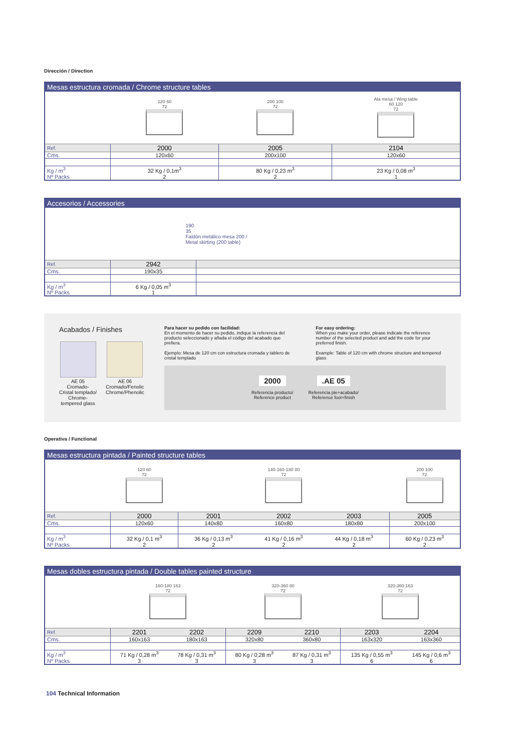Dirección / Direction
Mesas estructura cromada / Chrome structure tables
| | 120 60 72 | 200 100 72 | Ala mesa / Wing table 60 120 72 |
| Ref. | 2000 | 2005 | 2104 |
| Cms. | 120x60 | 200x100 | 120x60 |
| Kg / m<sup>3</sup> | 32 Kg / 0,1m<sup>3</sup> | 80 Kg / 0,23 m<sup>3</sup> | 23 Kg / 0,08 m<sup>3</sup> |
| Nº Packs | 2 | 2 | 1 |
Accesorios / Accessories
| | 190 35 Faldón metálico mesa 200 / Metal skirting (200 table) | |
| Ref. | 2942 | |
| Cms. | 190x35 | |
| Kg / m<sup>3</sup> | 6 Kg / 0,05 m<sup>3</sup> | |
| Nº Packs | 1 | |
Acabados / Finishes
AE 05
Cromado-
Cristal templado/
Chrome-
tempered glass
AE 06
Cromado/Fenolic
Chrome/Phenolic
Para hacer su pedido con facilidad:
En el momento de hacer su pedido, indique la referencia del producto seleccionado y añada el código del acabado que prefiera.
Ejemplo: Mesa de 120 cm con estructura cromada y tablero de cristal templado
For easy ordering:
When you make your order, please indicate the reference number of the selected product and add the code for your preferred finish.
Example: Table of 120 cm with chrome structure and tempered glass
2000
Referencia producto/
Reference product
.AE 05
Referencia pie+acabado/
Reference foot+finish
Operativa / Functional
Mesas estructura pintada / Painted structure tables
| | 120 60 72 | 140-160-180 80 72 | | | 200 100 72 |
| Ref. | 2000 | 2001 | 2002 | 2003 | 2005 |
| Cms. | 120x60 | 140x80 | 160x80 | 180x80 | 200x100 |
| Kg / m<sup>3</sup> | 32 Kg / 0,1 m<sup>3</sup> | 36 Kg / 0,13 m<sup>3</sup> | 41 Kg / 0,16 m<sup>3</sup> | 44 Kg / 0,18 m<sup>3</sup> | 60 Kg / 0,23 m<sup>3</sup> |
| Nº Packs | 2 | 2 | 2 | 2 | 2 |
Mesas dobles estructura pintada / Double tables painted structure
| | 160-180 163 72 | | 320-360 80 72 | | 320-360 163 72 | |
| Ref. | 2201 | 2202 | 2209 | 2210 | 2203 | 2204 |
| Cms. | 160x163 | 180x163 | 320x80 | 360x80 | 163x320 | 163x360 |
| Kg / m<sup>3</sup> | 71 Kg / 0,28 m<sup>3</sup> | 78 Kg / 0,31 m<sup>3</sup> | 80 Kg / 0,28 m<sup>3</sup> | 87 Kg / 0,31 m<sup>3</sup> | 135 Kg / 0,55 m<sup>3</sup> | 145 Kg / 0,6 m<sup>3</sup> |
| Nº Packs | 3 | 3 | 3 | 3 | 6 | 6 |
104 Technical Information